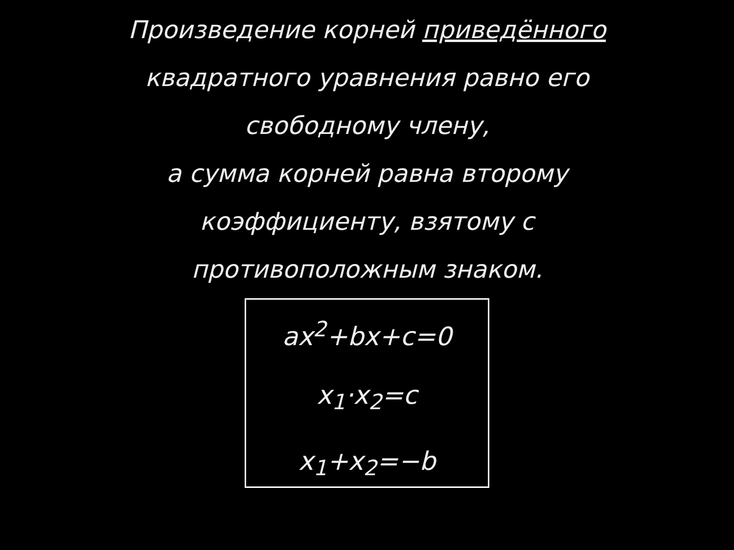Произведение корней приведённого
квадратного уравнения равно его
свободному члену,
а сумма корней равна второму
коэффициенту, взятому с
противоположным знаком.
ax<sup>2</sup>+bx+c=0
x<sub>1</sub>·x<sub>2</sub>=c
x<sub>1</sub>+x<sub>2</sub>=−b